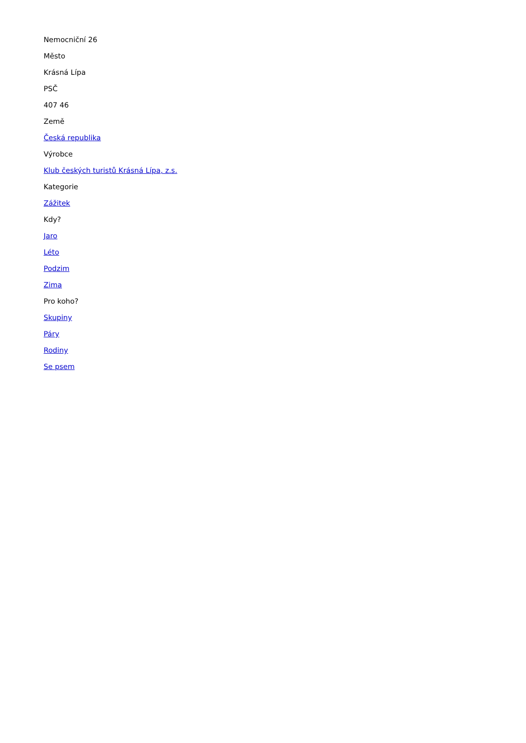Nemocniční 26
Město
Krásná Lípa
PSČ
407 46
Země
Česká republika
Výrobce
Klub českých turistů Krásná Lípa, z.s.
Kategorie
Zážitek
Kdy?
Jaro
Léto
Podzim
Zima
Pro koho?
Skupiny
Páry
Rodiny
Se psem